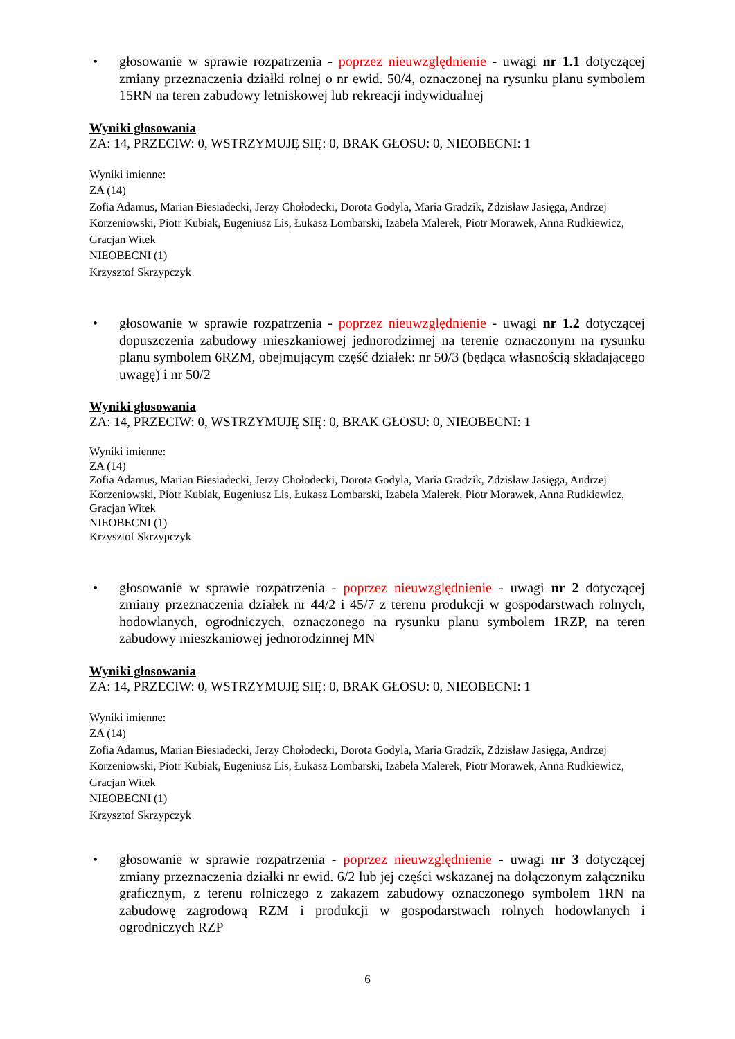• głosowanie w sprawie rozpatrzenia - poprzez nieuwzględnienie - uwagi nr 1.1 dotyczącej zmiany przeznaczenia działki rolnej o nr ewid. 50/4, oznaczonej na rysunku planu symbolem 15RN na teren zabudowy letniskowej lub rekreacji indywidualnej
Wyniki głosowania
ZA: 14, PRZECIW: 0, WSTRZYMUJĘ SIĘ: 0, BRAK GŁOSU: 0, NIEOBECNI: 1
Wyniki imienne:
ZA (14)
Zofia Adamus, Marian Biesiadecki, Jerzy Chołodecki, Dorota Godyla, Maria Gradzik, Zdzisław Jasięga, Andrzej Korzeniowski, Piotr Kubiak, Eugeniusz Lis, Łukasz Lombarski, Izabela Malerek, Piotr Morawek, Anna Rudkiewicz, Gracjan Witek
NIEOBECNI (1)
Krzysztof Skrzypczyk
• głosowanie w sprawie rozpatrzenia - poprzez nieuwzględnienie - uwagi nr 1.2 dotyczącej dopuszczenia zabudowy mieszkaniowej jednorodzinnej na terenie oznaczonym na rysunku planu symbolem 6RZM, obejmującym część działek: nr 50/3 (będąca własnością składającego uwagę) i nr 50/2
Wyniki głosowania
ZA: 14, PRZECIW: 0, WSTRZYMUJĘ SIĘ: 0, BRAK GŁOSU: 0, NIEOBECNI: 1
Wyniki imienne:
ZA (14)
Zofia Adamus, Marian Biesiadecki, Jerzy Chołodecki, Dorota Godyla, Maria Gradzik, Zdzisław Jasięga, Andrzej Korzeniowski, Piotr Kubiak, Eugeniusz Lis, Łukasz Lombarski, Izabela Malerek, Piotr Morawek, Anna Rudkiewicz, Gracjan Witek
NIEOBECNI (1)
Krzysztof Skrzypczyk
• głosowanie w sprawie rozpatrzenia - poprzez nieuwzględnienie - uwagi nr 2 dotyczącej zmiany przeznaczenia działek nr 44/2 i 45/7 z terenu produkcji w gospodarstwach rolnych, hodowlanych, ogrodniczych, oznaczonego na rysunku planu symbolem 1RZP, na teren zabudowy mieszkaniowej jednorodzinnej MN
Wyniki głosowania
ZA: 14, PRZECIW: 0, WSTRZYMUJĘ SIĘ: 0, BRAK GŁOSU: 0, NIEOBECNI: 1
Wyniki imienne:
ZA (14)
Zofia Adamus, Marian Biesiadecki, Jerzy Chołodecki, Dorota Godyla, Maria Gradzik, Zdzisław Jasięga, Andrzej Korzeniowski, Piotr Kubiak, Eugeniusz Lis, Łukasz Lombarski, Izabela Malerek, Piotr Morawek, Anna Rudkiewicz, Gracjan Witek
NIEOBECNI (1)
Krzysztof Skrzypczyk
• głosowanie w sprawie rozpatrzenia - poprzez nieuwzględnienie - uwagi nr 3 dotyczącej zmiany przeznaczenia działki nr ewid. 6/2 lub jej części wskazanej na dołączonym załączniku graficznym, z terenu rolniczego z zakazem zabudowy oznaczonego symbolem 1RN na zabudowę zagrodową RZM i produkcji w gospodarstwach rolnych hodowlanych i ogrodniczych RZP
6